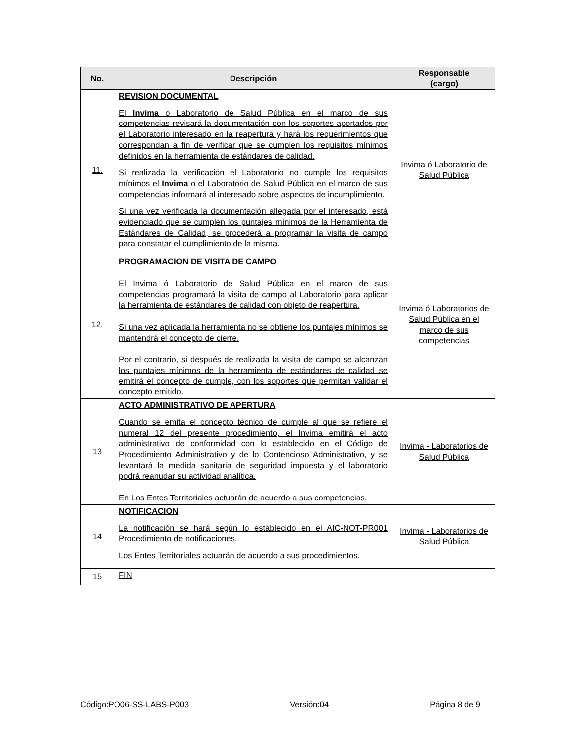| No. | Descripción | Responsable (cargo) |
| --- | --- | --- |
| 11. | REVISION DOCUMENTAL El Invima o Laboratorio de Salud Pública en el marco de sus competencias revisará la documentación con los soportes aportados por el Laboratorio interesado en la reapertura y hará los requerimientos que correspondan a fin de verificar que se cumplen los requisitos mínimos definidos en la herramienta de estándares de calidad. Si realizada la verificación el Laboratorio no cumple los requisitos mínimos el Invima o el Laboratorio de Salud Pública en el marco de sus competencias informará al interesado sobre aspectos de incumplimiento. Si una vez verificada la documentación allegada por el interesado, está evidenciado que se cumplen los puntajes mínimos de la Herramienta de Estándares de Calidad, se procederá a programar la visita de campo para constatar el cumplimiento de la misma. | Invima ó Laboratorio de Salud Pública |
| 12. | PROGRAMACION DE VISITA DE CAMPO El Invima ó Laboratorio de Salud Pública en el marco de sus competencias programará la visita de campo al Laboratorio para aplicar la herramienta de estándares de calidad con objeto de reapertura. Si una vez aplicada la herramienta no se obtiene los puntajes mínimos se mantendrá el concepto de cierre. Por el contrario, si después de realizada la visita de campo se alcanzan los puntajes mínimos de la herramienta de estándares de calidad se emitirá el concepto de cumple, con los soportes que permitan validar el concepto emitido. | Invima ó Laboratorios de Salud Pública en el marco de sus competencias |
| 13 | ACTO ADMINISTRATIVO DE APERTURA Cuando se emita el concepto técnico de cumple al que se refiere el numeral 12 del presente procedimiento, el Invima emitirá el acto administrativo de conformidad con lo establecido en el Código de Procedimiento Administrativo y de lo Contencioso Administrativo, y se levantará la medida sanitaria de seguridad impuesta y el laboratorio podrá reanudar su actividad analítica. En Los Entes Territoriales actuarán de acuerdo a sus competencias. | Invima - Laboratorios de Salud Pública |
| 14 | NOTIFICACION La notificación se hará según lo establecido en el AIC-NOT-PR001 Procedimiento de notificaciones. Los Entes Territoriales actuarán de acuerdo a sus procedimientos. | Invima - Laboratorios de Salud Pública |
| 15 | FIN | |
Código:PO06-SS-LABS-P003 Versión:04 Página 8 de 9